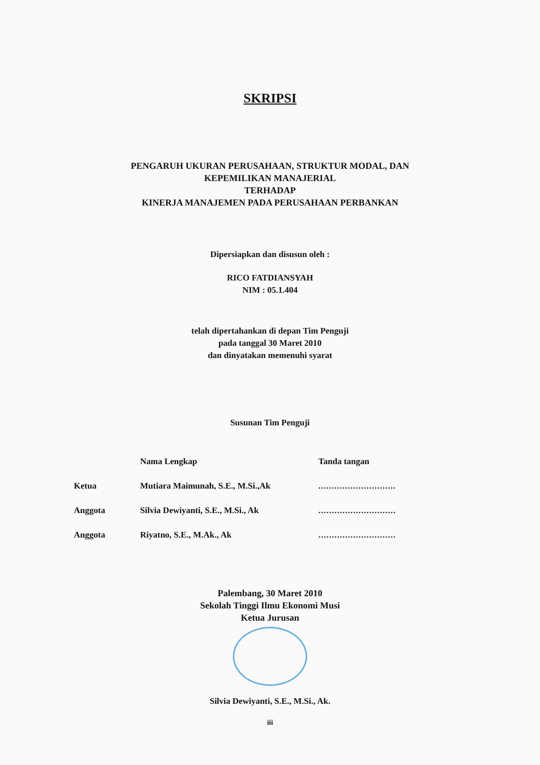SKRIPSI
PENGARUH UKURAN PERUSAHAAN, STRUKTUR MODAL, DAN
KEPEMILIKAN MANAJERIAL
TERHADAP
KINERJA MANAJEMEN PADA PERUSAHAAN PERBANKAN
Dipersiapkan dan disusun oleh :
RICO FATDIANSYAH
NIM : 05.1.404
telah dipertahankan di depan Tim Penguji
pada tanggal 30 Maret 2010
dan dinyatakan memenuhi syarat
Susunan Tim Penguji
| | Nama Lengkap | Tanda tangan |
| Ketua | Mutiara Maimunah, S.E., M.Si.,Ak | ............................. |
| Anggota | Silvia Dewiyanti, S.E., M.Si., Ak | ............................. |
| Anggota | Riyatno, S.E., M.Ak., Ak | ............................. |
Palembang, 30 Maret 2010
Sekolah Tinggi Ilmu Ekonomi Musi
Ketua Jurusan
Silvia Dewiyanti, S.E., M.Si., Ak.
iii